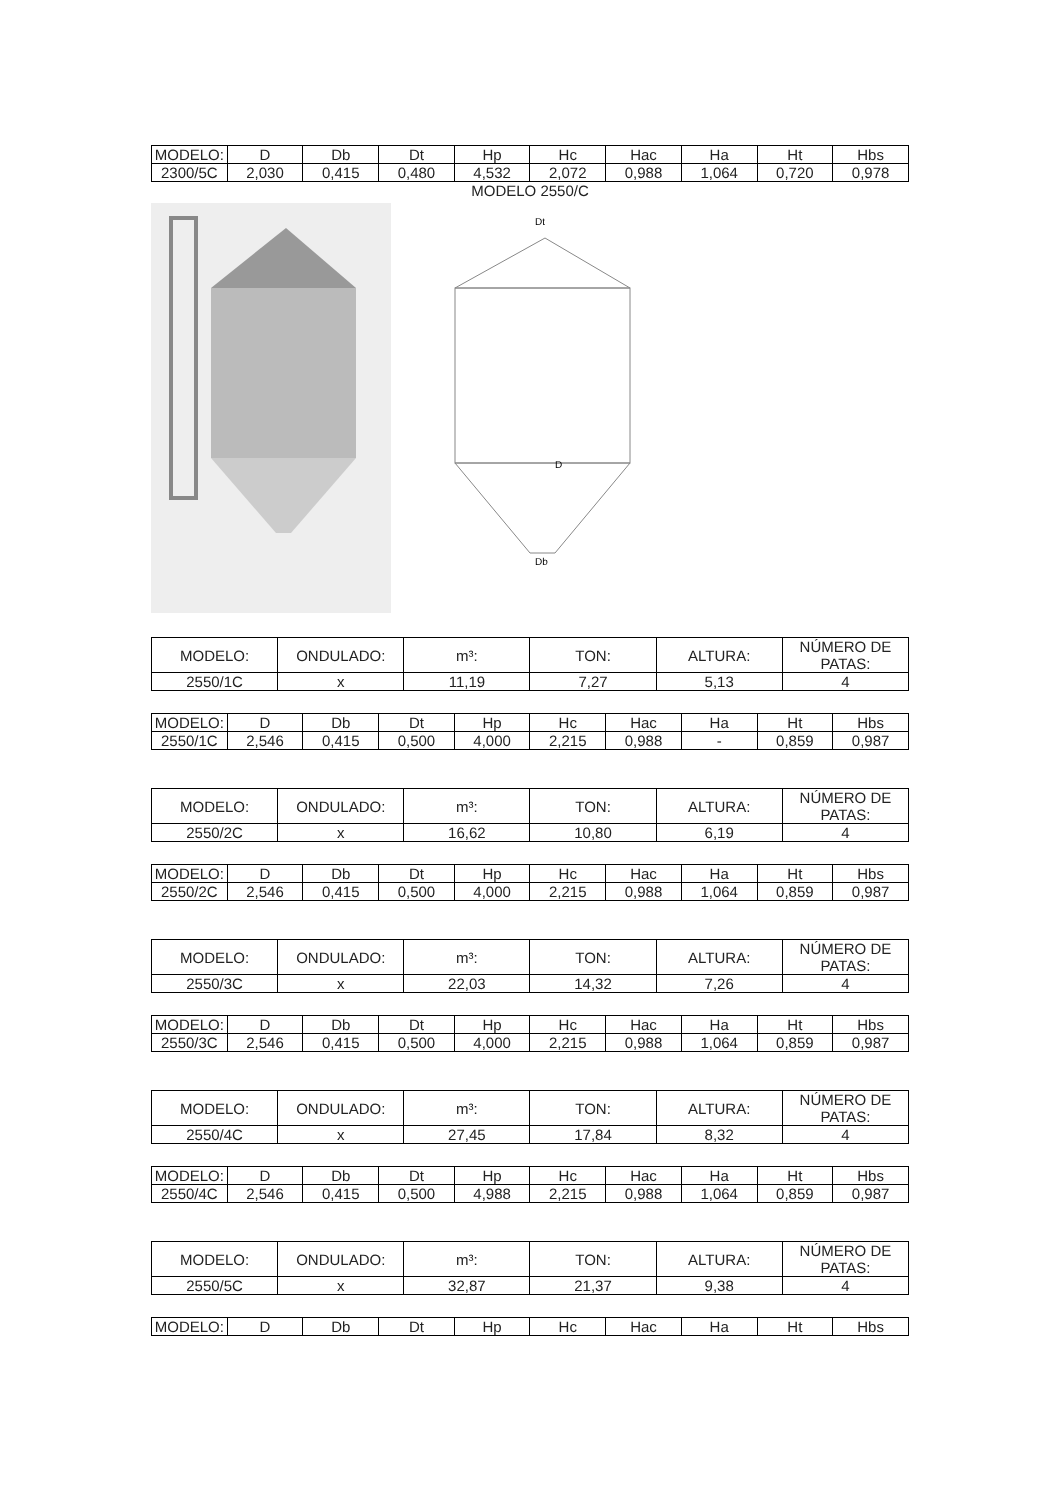| MODELO: | D | Db | Dt | Hp | Hc | Hac | Ha | Ht | Hbs |
| --- | --- | --- | --- | --- | --- | --- | --- | --- | --- |
| 2300/5C | 2,030 | 0,415 | 0,480 | 4,532 | 2,072 | 0,988 | 1,064 | 0,720 | 0,978 |
MODELO 2550/C
Dt
D
Db
| MODELO: | ONDULADO: | m³: | TON: | ALTURA: | NÚMERO DE PATAS: |
| --- | --- | --- | --- | --- | --- |
| 2550/1C | x | 11,19 | 7,27 | 5,13 | 4 |
| MODELO: | D | Db | Dt | Hp | Hc | Hac | Ha | Ht | Hbs |
| --- | --- | --- | --- | --- | --- | --- | --- | --- | --- |
| 2550/1C | 2,546 | 0,415 | 0,500 | 4,000 | 2,215 | 0,988 | - | 0,859 | 0,987 |
| MODELO: | ONDULADO: | m³: | TON: | ALTURA: | NÚMERO DE PATAS: |
| --- | --- | --- | --- | --- | --- |
| 2550/2C | x | 16,62 | 10,80 | 6,19 | 4 |
| MODELO: | D | Db | Dt | Hp | Hc | Hac | Ha | Ht | Hbs |
| --- | --- | --- | --- | --- | --- | --- | --- | --- | --- |
| 2550/2C | 2,546 | 0,415 | 0,500 | 4,000 | 2,215 | 0,988 | 1,064 | 0,859 | 0,987 |
| MODELO: | ONDULADO: | m³: | TON: | ALTURA: | NÚMERO DE PATAS: |
| --- | --- | --- | --- | --- | --- |
| 2550/3C | x | 22,03 | 14,32 | 7,26 | 4 |
| MODELO: | D | Db | Dt | Hp | Hc | Hac | Ha | Ht | Hbs |
| --- | --- | --- | --- | --- | --- | --- | --- | --- | --- |
| 2550/3C | 2,546 | 0,415 | 0,500 | 4,000 | 2,215 | 0,988 | 1,064 | 0,859 | 0,987 |
| MODELO: | ONDULADO: | m³: | TON: | ALTURA: | NÚMERO DE PATAS: |
| --- | --- | --- | --- | --- | --- |
| 2550/4C | x | 27,45 | 17,84 | 8,32 | 4 |
| MODELO: | D | Db | Dt | Hp | Hc | Hac | Ha | Ht | Hbs |
| --- | --- | --- | --- | --- | --- | --- | --- | --- | --- |
| 2550/4C | 2,546 | 0,415 | 0,500 | 4,988 | 2,215 | 0,988 | 1,064 | 0,859 | 0,987 |
| MODELO: | ONDULADO: | m³: | TON: | ALTURA: | NÚMERO DE PATAS: |
| --- | --- | --- | --- | --- | --- |
| 2550/5C | x | 32,87 | 21,37 | 9,38 | 4 |
| MODELO: | D | Db | Dt | Hp | Hc | Hac | Ha | Ht | Hbs |
| --- | --- | --- | --- | --- | --- | --- | --- | --- | --- |